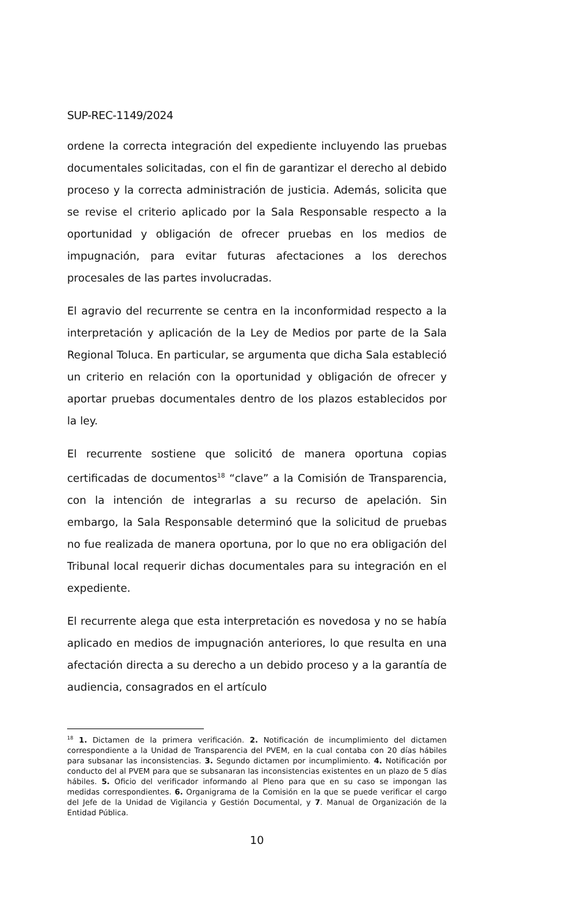SUP-REC-1149/2024
ordene la correcta integración del expediente incluyendo las pruebas documentales solicitadas, con el fin de garantizar el derecho al debido proceso y la correcta administración de justicia. Además, solicita que se revise el criterio aplicado por la Sala Responsable respecto a la oportunidad y obligación de ofrecer pruebas en los medios de impugnación, para evitar futuras afectaciones a los derechos procesales de las partes involucradas.
El agravio del recurrente se centra en la inconformidad respecto a la interpretación y aplicación de la Ley de Medios por parte de la Sala Regional Toluca. En particular, se argumenta que dicha Sala estableció un criterio en relación con la oportunidad y obligación de ofrecer y aportar pruebas documentales dentro de los plazos establecidos por la ley.
El recurrente sostiene que solicitó de manera oportuna copias certificadas de documentos<sup>18</sup> “clave” a la Comisión de Transparencia, con la intención de integrarlas a su recurso de apelación. Sin embargo, la Sala Responsable determinó que la solicitud de pruebas no fue realizada de manera oportuna, por lo que no era obligación del Tribunal local requerir dichas documentales para su integración en el expediente.
El recurrente alega que esta interpretación es novedosa y no se había aplicado en medios de impugnación anteriores, lo que resulta en una afectación directa a su derecho a un debido proceso y a la garantía de audiencia, consagrados en el artículo
<sup>18</sup> 1. Dictamen de la primera verificación. 2. Notificación de incumplimiento del dictamen correspondiente a la Unidad de Transparencia del PVEM, en la cual contaba con 20 días hábiles para subsanar las inconsistencias. 3. Segundo dictamen por incumplimiento. 4. Notificación por conducto del al PVEM para que se subsanaran las inconsistencias existentes en un plazo de 5 días hábiles. 5. Oficio del verificador informando al Pleno para que en su caso se impongan las medidas correspondientes. 6. Organigrama de la Comisión en la que se puede verificar el cargo del Jefe de la Unidad de Vigilancia y Gestión Documental, y 7. Manual de Organización de la Entidad Pública.
10